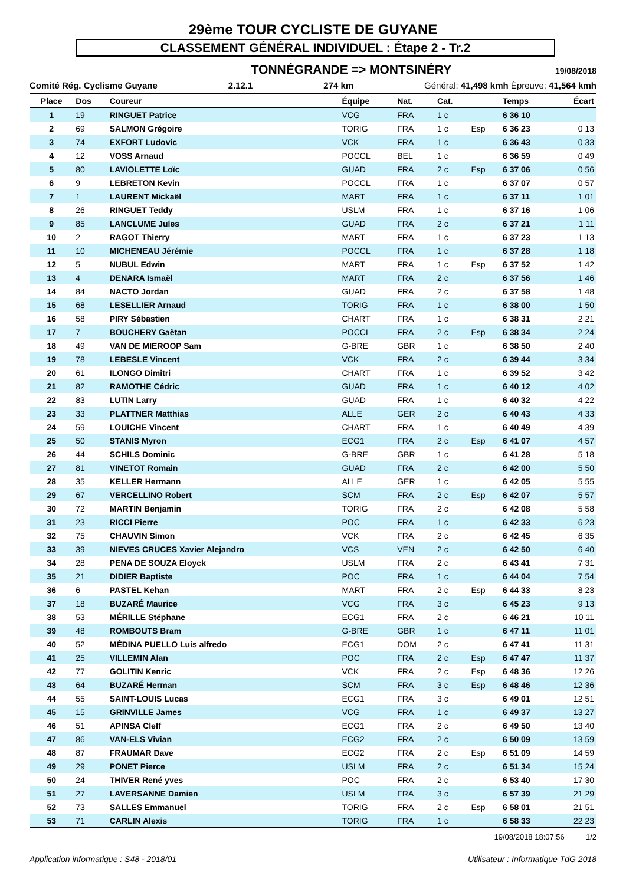29ème TOUR CYCLISTE DE GUYANE
CLASSEMENT GÉNÉRAL INDIVIDUEL : Étape 2 - Tr.2
TONNÉGRANDE => MONTSINÉRY 19/08/2018
Comité Rég. Cyclisme Guyane 2.12.1 274 km Général: 41,498 kmh Épreuve: 41,564 kmh
| Place | Dos | Coureur | Équipe | Nat. | Cat. | | Temps | Écart |
| --- | --- | --- | --- | --- | --- | --- | --- | --- |
| 1 | 19 | RINGUET Patrice | VCG | FRA | 1 c | | 6 36 10 | |
| 2 | 69 | SALMON Grégoire | TORIG | FRA | 1 c | Esp | 6 36 23 | 0 13 |
| 3 | 74 | EXFORT Ludovic | VCK | FRA | 1 c | | 6 36 43 | 0 33 |
| 4 | 12 | VOSS Arnaud | POCCL | BEL | 1 c | | 6 36 59 | 0 49 |
| 5 | 80 | LAVIOLETTE Loïc | GUAD | FRA | 2 c | Esp | 6 37 06 | 0 56 |
| 6 | 9 | LEBRETON Kevin | POCCL | FRA | 1 c | | 6 37 07 | 0 57 |
| 7 | 1 | LAURENT Mickaël | MART | FRA | 1 c | | 6 37 11 | 1 01 |
| 8 | 26 | RINGUET Teddy | USLM | FRA | 1 c | | 6 37 16 | 1 06 |
| 9 | 85 | LANCLUME Jules | GUAD | FRA | 2 c | | 6 37 21 | 1 11 |
| 10 | 2 | RAGOT Thierry | MART | FRA | 1 c | | 6 37 23 | 1 13 |
| 11 | 10 | MICHENEAU Jérémie | POCCL | FRA | 1 c | | 6 37 28 | 1 18 |
| 12 | 5 | NUBUL Edwin | MART | FRA | 1 c | Esp | 6 37 52 | 1 42 |
| 13 | 4 | DENARA Ismaël | MART | FRA | 2 c | | 6 37 56 | 1 46 |
| 14 | 84 | NACTO Jordan | GUAD | FRA | 2 c | | 6 37 58 | 1 48 |
| 15 | 68 | LESELLIER Arnaud | TORIG | FRA | 1 c | | 6 38 00 | 1 50 |
| 16 | 58 | PIRY Sébastien | CHART | FRA | 1 c | | 6 38 31 | 2 21 |
| 17 | 7 | BOUCHERY Gaëtan | POCCL | FRA | 2 c | Esp | 6 38 34 | 2 24 |
| 18 | 49 | VAN DE MIEROOP Sam | G-BRE | GBR | 1 c | | 6 38 50 | 2 40 |
| 19 | 78 | LEBESLE Vincent | VCK | FRA | 2 c | | 6 39 44 | 3 34 |
| 20 | 61 | ILONGO Dimitri | CHART | FRA | 1 c | | 6 39 52 | 3 42 |
| 21 | 82 | RAMOTHE Cédric | GUAD | FRA | 1 c | | 6 40 12 | 4 02 |
| 22 | 83 | LUTIN Larry | GUAD | FRA | 1 c | | 6 40 32 | 4 22 |
| 23 | 33 | PLATTNER Matthias | ALLE | GER | 2 c | | 6 40 43 | 4 33 |
| 24 | 59 | LOUICHE Vincent | CHART | FRA | 1 c | | 6 40 49 | 4 39 |
| 25 | 50 | STANIS Myron | ECG1 | FRA | 2 c | Esp | 6 41 07 | 4 57 |
| 26 | 44 | SCHILS Dominic | G-BRE | GBR | 1 c | | 6 41 28 | 5 18 |
| 27 | 81 | VINETOT Romain | GUAD | FRA | 2 c | | 6 42 00 | 5 50 |
| 28 | 35 | KELLER Hermann | ALLE | GER | 1 c | | 6 42 05 | 5 55 |
| 29 | 67 | VERCELLINO Robert | SCM | FRA | 2 c | Esp | 6 42 07 | 5 57 |
| 30 | 72 | MARTIN Benjamin | TORIG | FRA | 2 c | | 6 42 08 | 5 58 |
| 31 | 23 | RICCI Pierre | POC | FRA | 1 c | | 6 42 33 | 6 23 |
| 32 | 75 | CHAUVIN Simon | VCK | FRA | 2 c | | 6 42 45 | 6 35 |
| 33 | 39 | NIEVES CRUCES Xavier Alejandro | VCS | VEN | 2 c | | 6 42 50 | 6 40 |
| 34 | 28 | PENA DE SOUZA Eloyck | USLM | FRA | 2 c | | 6 43 41 | 7 31 |
| 35 | 21 | DIDIER Baptiste | POC | FRA | 1 c | | 6 44 04 | 7 54 |
| 36 | 6 | PASTEL Kehan | MART | FRA | 2 c | Esp | 6 44 33 | 8 23 |
| 37 | 18 | BUZARÉ Maurice | VCG | FRA | 3 c | | 6 45 23 | 9 13 |
| 38 | 53 | MÉRILLE Stéphane | ECG1 | FRA | 2 c | | 6 46 21 | 10 11 |
| 39 | 48 | ROMBOUTS Bram | G-BRE | GBR | 1 c | | 6 47 11 | 11 01 |
| 40 | 52 | MÉDINA PUELLO Luis alfredo | ECG1 | DOM | 2 c | | 6 47 41 | 11 31 |
| 41 | 25 | VILLEMIN Alan | POC | FRA | 2 c | Esp | 6 47 47 | 11 37 |
| 42 | 77 | GOLITIN Kenric | VCK | FRA | 2 c | Esp | 6 48 36 | 12 26 |
| 43 | 64 | BUZARÉ Herman | SCM | FRA | 3 c | Esp | 6 48 46 | 12 36 |
| 44 | 55 | SAINT-LOUIS Lucas | ECG1 | FRA | 3 c | | 6 49 01 | 12 51 |
| 45 | 15 | GRINVILLE James | VCG | FRA | 1 c | | 6 49 37 | 13 27 |
| 46 | 51 | APINSA Cleff | ECG1 | FRA | 2 c | | 6 49 50 | 13 40 |
| 47 | 86 | VAN-ELS Vivian | ECG2 | FRA | 2 c | | 6 50 09 | 13 59 |
| 48 | 87 | FRAUMAR Dave | ECG2 | FRA | 2 c | Esp | 6 51 09 | 14 59 |
| 49 | 29 | PONET Pierce | USLM | FRA | 2 c | | 6 51 34 | 15 24 |
| 50 | 24 | THIVER René yves | POC | FRA | 2 c | | 6 53 40 | 17 30 |
| 51 | 27 | LAVERSANNE Damien | USLM | FRA | 3 c | | 6 57 39 | 21 29 |
| 52 | 73 | SALLES Emmanuel | TORIG | FRA | 2 c | Esp | 6 58 01 | 21 51 |
| 53 | 71 | CARLIN Alexis | TORIG | FRA | 1 c | | 6 58 33 | 22 23 |
19/08/2018 18:07:56 1/2
Application informatique : S48 - 2018/01 Utilisateur : Informatique TdG 2018